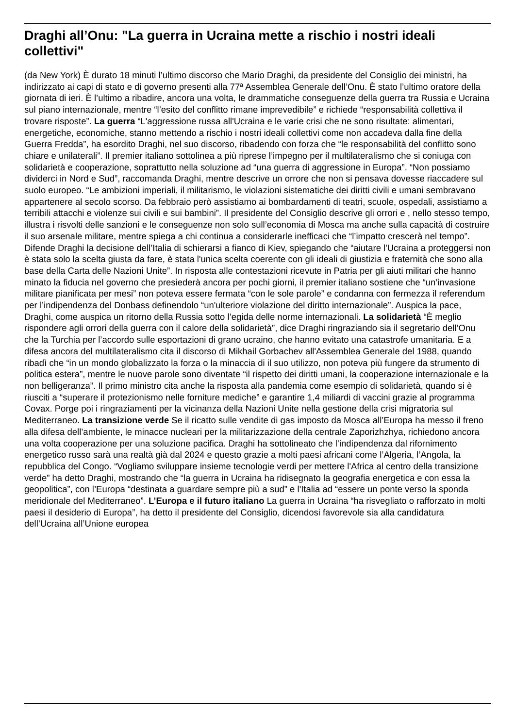Draghi all’Onu: "La guerra in Ucraina mette a rischio i nostri ideali collettivi"
(da New York) È durato 18 minuti l’ultimo discorso che Mario Draghi, da presidente del Consiglio dei ministri, ha indirizzato ai capi di stato e di governo presenti alla 77ª Assemblea Generale dell’Onu. È stato l’ultimo oratore della giornata di ieri. È l’ultimo a ribadire, ancora una volta, le drammatiche conseguenze della guerra tra Russia e Ucraina sul piano internazionale, mentre “l’esito del conflitto rimane imprevedibile” e richiede “responsabilità collettiva il trovare risposte”. La guerra “L'aggressione russa all'Ucraina e le varie crisi che ne sono risultate: alimentari, energetiche, economiche, stanno mettendo a rischio i nostri ideali collettivi come non accadeva dalla fine della Guerra Fredda”, ha esordito Draghi, nel suo discorso, ribadendo con forza che “le responsabilità del conflitto sono chiare e unilaterali”. Il premier italiano sottolinea a più riprese l’impegno per il multilateralismo che si coniuga con solidarietà e cooperazione, soprattutto nella soluzione ad “una guerra di aggressione in Europa”. “Non possiamo dividerci in Nord e Sud”, raccomanda Draghi, mentre descrive un orrore che non si pensava dovesse riaccadere sul suolo europeo. “Le ambizioni imperiali, il militarismo, le violazioni sistematiche dei diritti civili e umani sembravano appartenere al secolo scorso. Da febbraio però assistiamo ai bombardamenti di teatri, scuole, ospedali, assistiamo a terribili attacchi e violenze sui civili e sui bambini”. Il presidente del Consiglio descrive gli orrori e , nello stesso tempo, illustra i risvolti delle sanzioni e le conseguenze non solo sull’economia di Mosca ma anche sulla capacità di costruire il suo arsenale militare, mentre spiega a chi continua a considerarle inefficaci che “l’impatto crescerà nel tempo”. Difende Draghi la decisione dell’Italia di schierarsi a fianco di Kiev, spiegando che “aiutare l'Ucraina a proteggersi non è stata solo la scelta giusta da fare, è stata l'unica scelta coerente con gli ideali di giustizia e fraternità che sono alla base della Carta delle Nazioni Unite”. In risposta alle contestazioni ricevute in Patria per gli aiuti militari che hanno minato la fiducia nel governo che presiederà ancora per pochi giorni, il premier italiano sostiene che “un’invasione militare pianificata per mesi” non poteva essere fermata “con le sole parole” e condanna con fermezza il referendum per l’indipendenza del Donbass definendolo “un'ulteriore violazione del diritto internazionale”. Auspica la pace, Draghi, come auspica un ritorno della Russia sotto l’egida delle norme internazionali. La solidarietà “È meglio rispondere agli orrori della guerra con il calore della solidarietà”, dice Draghi ringraziando sia il segretario dell’Onu che la Turchia per l’accordo sulle esportazioni di grano ucraino, che hanno evitato una catastrofe umanitaria. E a difesa ancora del multilateralismo cita il discorso di Mikhail Gorbachev all'Assemblea Generale del 1988, quando ribadì che “in un mondo globalizzato la forza o la minaccia di il suo utilizzo, non poteva più fungere da strumento di politica estera”, mentre le nuove parole sono diventate “il rispetto dei diritti umani, la cooperazione internazionale e la non belligeranza”. Il primo ministro cita anche la risposta alla pandemia come esempio di solidarietà, quando si è riusciti a “superare il protezionismo nelle forniture mediche” e garantire 1,4 miliardi di vaccini grazie al programma Covax. Porge poi i ringraziamenti per la vicinanza della Nazioni Unite nella gestione della crisi migratoria sul Mediterraneo. La transizione verde Se il ricatto sulle vendite di gas imposto da Mosca all’Europa ha messo il freno alla difesa dell’ambiente, le minacce nucleari per la militarizzazione della centrale Zaporizhzhya, richiedono ancora una volta cooperazione per una soluzione pacifica. Draghi ha sottolineato che l’indipendenza dal rifornimento energetico russo sarà una realtà già dal 2024 e questo grazie a molti paesi africani come l’Algeria, l’Angola, la repubblica del Congo. “Vogliamo sviluppare insieme tecnologie verdi per mettere l'Africa al centro della transizione verde” ha detto Draghi, mostrando che “la guerra in Ucraina ha ridisegnato la geografia energetica e con essa la geopolitica”, con l’Europa “destinata a guardare sempre più a sud” e l'Italia ad “essere un ponte verso la sponda meridionale del Mediterraneo”. L’Europa e il futuro italiano La guerra in Ucraina “ha risvegliato o rafforzato in molti paesi il desiderio di Europa”, ha detto il presidente del Consiglio, dicendosi favorevole sia alla candidatura dell’Ucraina all’Unione europea